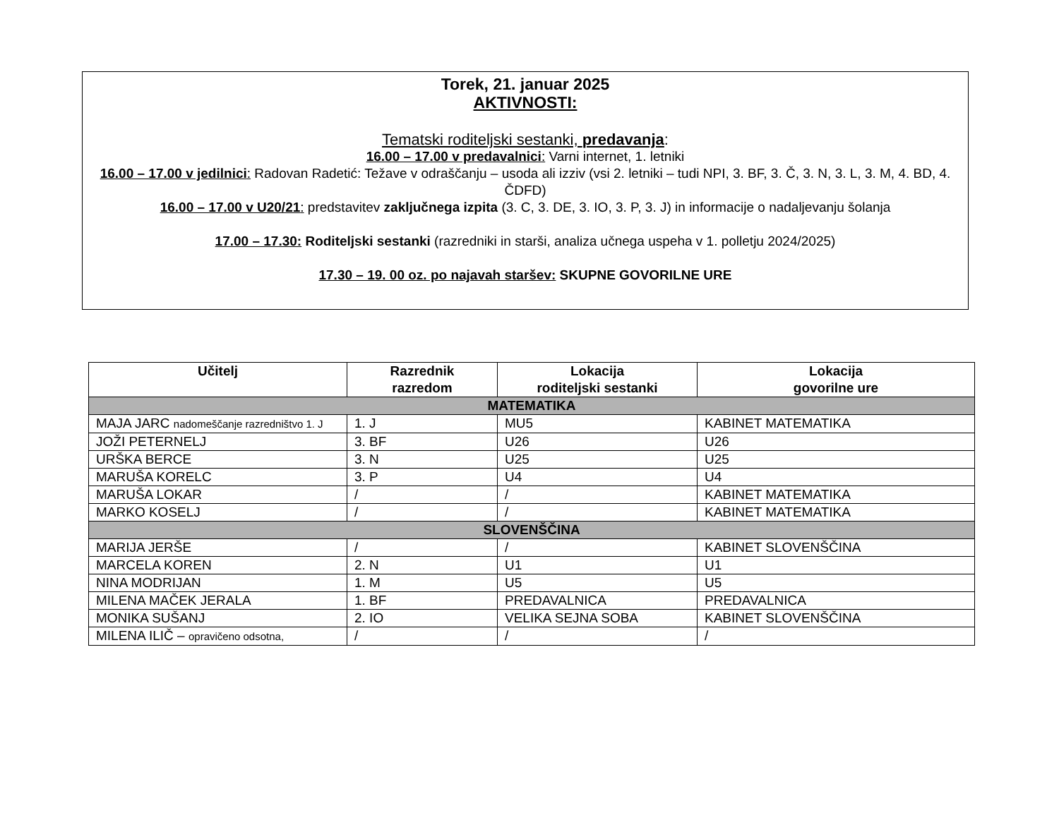Torek, 21. januar 2025
AKTIVNOSTI:
Tematski roditeljski sestanki, predavanja:
16.00 – 17.00 v predavalnici: Varni internet, 1. letniki
16.00 – 17.00 v jedilnici: Radovan Radetić: Težave v odraščanju – usoda ali izziv (vsi 2. letniki – tudi NPI, 3. BF, 3. Č, 3. N, 3. L, 3. M, 4. BD, 4. ČDFD)
16.00 – 17.00 v U20/21: predstavitev zaključnega izpita (3. C, 3. DE, 3. IO, 3. P, 3. J) in informacije o nadaljevanju šolanja
17.00 – 17.30: Roditeljski sestanki (razredniki in starši, analiza učnega uspeha v 1. polletju 2024/2025)
17.30 – 19. 00 oz. po najavah staršev: SKUPNE GOVORILNE URE
| Učitelj | Razrednik razredom | Lokacija roditeljski sestanki | Lokacija govorilne ure |
| --- | --- | --- | --- |
| MATEMATIKA | | | |
| MAJA JARC nadomeščanje razredništvo 1. J | 1. J | MU5 | KABINET MATEMATIKA |
| JOŽI PETERNELJ | 3. BF | U26 | U26 |
| URŠKA BERCE | 3. N | U25 | U25 |
| MARUŠA KORELC | 3. P | U4 | U4 |
| MARUŠA LOKAR | / | / | KABINET MATEMATIKA |
| MARKO KOSELJ | / | / | KABINET MATEMATIKA |
| SLOVENŠČINA | | | |
| MARIJA JERŠE | / | / | KABINET SLOVENŠČINA |
| MARCELA KOREN | 2. N | U1 | U1 |
| NINA MODRIJAN | 1. M | U5 | U5 |
| MILENA MAČEK JERALA | 1. BF | PREDAVALNICA | PREDAVALNICA |
| MONIKA SUŠANJ | 2. IO | VELIKA SEJNA SOBA | KABINET SLOVENŠČINA |
| MILENA ILIČ – opravičeno odsotna, | / | / | / |